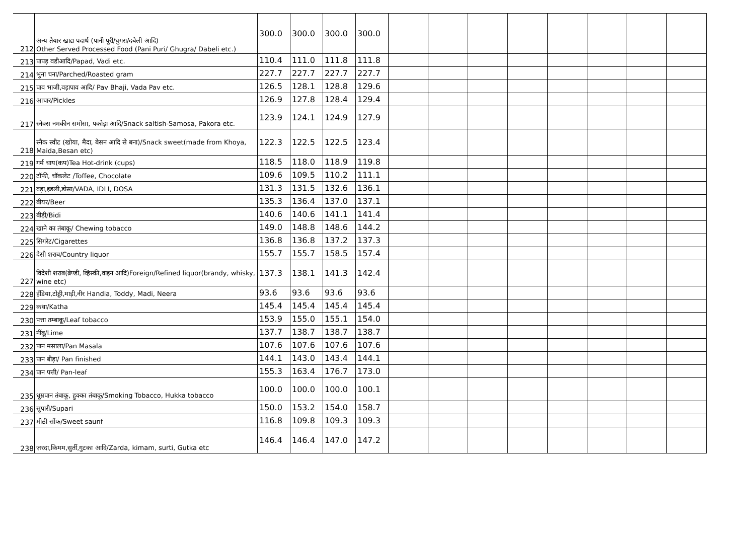| 212 | अन्य तैयार खाद्य पदार्थ (पानी पूरी/घुगरा/दबेली आदि) Other Served Processed Food (Pani Puri/ Ghugra/ Dabeli etc.) | 300.0 | 300.0 | 300.0 | 300.0 | | | | | | | | |
| 213 | पापड़ वडीआदि/Papad, Vadi etc. | 110.4 | 111.0 | 111.8 | 111.8 | | | | | | | | |
| 214 | भुना चना/Parched/Roasted gram | 227.7 | 227.7 | 227.7 | 227.7 | | | | | | | | |
| 215 | पाव भाजी,वड़ापाव आदि/ Pav Bhaji, Vada Pav etc. | 126.5 | 128.1 | 128.8 | 129.6 | | | | | | | | |
| 216 | आचार/Pickles | 126.9 | 127.8 | 128.4 | 129.4 | | | | | | | | |
| 217 | स्नेक्स नमकीन समोसा, पकोड़ा आदि/Snack saltish-Samosa, Pakora etc. | 123.9 | 124.1 | 124.9 | 127.9 | | | | | | | | |
| 218 | स्नैक स्वीट (खोया, मैदा, बेसन आदि से बना)/Snack sweet(made from Khoya, Maida,Besan etc) | 122.3 | 122.5 | 122.5 | 123.4 | | | | | | | | |
| 219 | गर्म चाय(कप)Tea Hot-drink (cups) | 118.5 | 118.0 | 118.9 | 119.8 | | | | | | | | |
| 220 | टॉफी, चॉकलेट /Toffee, Chocolate | 109.6 | 109.5 | 110.2 | 111.1 | | | | | | | | |
| 221 | वड़ा,इडली,डोसा/VADA, IDLI, DOSA | 131.3 | 131.5 | 132.6 | 136.1 | | | | | | | | |
| 222 | बीयर/Beer | 135.3 | 136.4 | 137.0 | 137.1 | | | | | | | | |
| 223 | बीड़ी/Bidi | 140.6 | 140.6 | 141.1 | 141.4 | | | | | | | | |
| 224 | खाने का तंबाकू/ Chewing tobacco | 149.0 | 148.8 | 148.6 | 144.2 | | | | | | | | |
| 225 | सिगरेट/Cigarettes | 136.8 | 136.8 | 137.2 | 137.3 | | | | | | | | |
| 226 | देसी शराब/Country liquor | 155.7 | 155.7 | 158.5 | 157.4 | | | | | | | | |
| 227 | विदेशी शराब(ब्रेण्डी, व्हिस्की,वाइन आदि)Foreign/Refined liquor(brandy, whisky, wine etc) | 137.3 | 138.1 | 141.3 | 142.4 | | | | | | | | |
| 228 | हँडिया,टोड्डी,माड़ी,नीर Handia, Toddy, Madi, Neera | 93.6 | 93.6 | 93.6 | 93.6 | | | | | | | | |
| 229 | कथा/Katha | 145.4 | 145.4 | 145.4 | 145.4 | | | | | | | | |
| 230 | पत्ता तम्बाकू/Leaf tobacco | 153.9 | 155.0 | 155.1 | 154.0 | | | | | | | | |
| 231 | नींबू/Lime | 137.7 | 138.7 | 138.7 | 138.7 | | | | | | | | |
| 232 | पान मसाला/Pan Masala | 107.6 | 107.6 | 107.6 | 107.6 | | | | | | | | |
| 233 | पान बीड़ा/ Pan finished | 144.1 | 143.0 | 143.4 | 144.1 | | | | | | | | |
| 234 | पान पत्ती/ Pan-leaf | 155.3 | 163.4 | 176.7 | 173.0 | | | | | | | | |
| 235 | धूम्रपान तंबाकू, हुक्का तंबाकू/Smoking Tobacco, Hukka tobacco | 100.0 | 100.0 | 100.0 | 100.1 | | | | | | | | |
| 236 | सुपारी/Supari | 150.0 | 153.2 | 154.0 | 158.7 | | | | | | | | |
| 237 | मीठी सौंफ/Sweet saunf | 116.8 | 109.8 | 109.3 | 109.3 | | | | | | | | |
| 238 | ज़रदा,किमम,सुर्ती,गुटका आदि/Zarda, kimam, surti, Gutka etc | 146.4 | 146.4 | 147.0 | 147.2 | | | | | | | | |